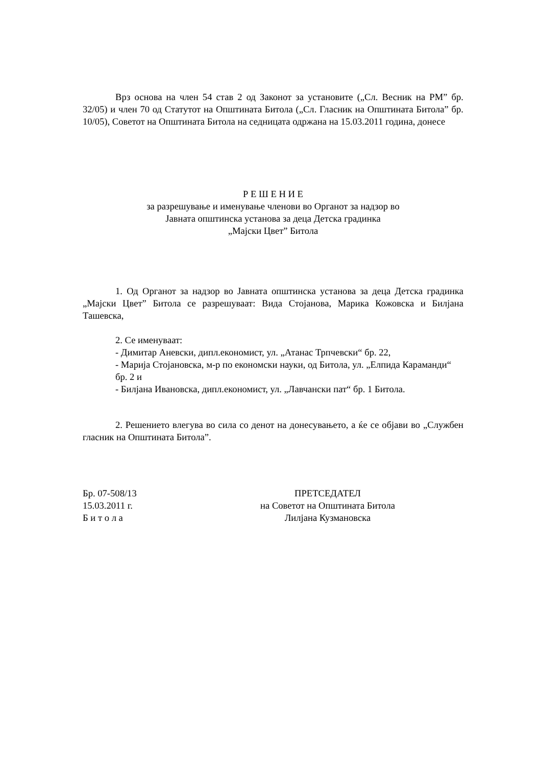Врз основа на член 54 став 2 од Законот за установите („Сл. Весник на РМ” бр. 32/05) и член 70 од Статутот на Општината Битола („Сл. Гласник на Општината Битола” бр. 10/05), Советот на Општината Битола на седницата одржана на 15.03.2011 година, донесе
Р Е Ш Е Н И Е
за разрешување и именување членови во Органот за надзор во
Јавната општинска установа за деца Детска градинка
„Мајски Цвет” Битола
1. Од Органот за надзор во Јавната општинска установа за деца Детска градинка „Мајски Цвет” Битола се разрешуваат: Вида Стојанова, Марика Кожовска и Билјана Ташевска,
2. Се именуваат:
- Димитар Аневски, дипл.економист, ул. „Атанас Трпчевски“ бр. 22,
- Марија Стојановска, м-р по економски науки, од Битола, ул. „Елпида Караманди“ бр. 2 и
- Билјана Ивановска, дипл.економист, ул. „Лавчански пат“ бр. 1 Битола.
2. Решението влегува во сила со денот на донесувањето, а ќе се објави во „Службен гласник на Општината Битола”.
Бр. 07-508/13
15.03.2011 г.
Б и т о л а
ПРЕТСЕДАТЕЛ
на Советот на Општината Битола
Лилјана Кузмановска